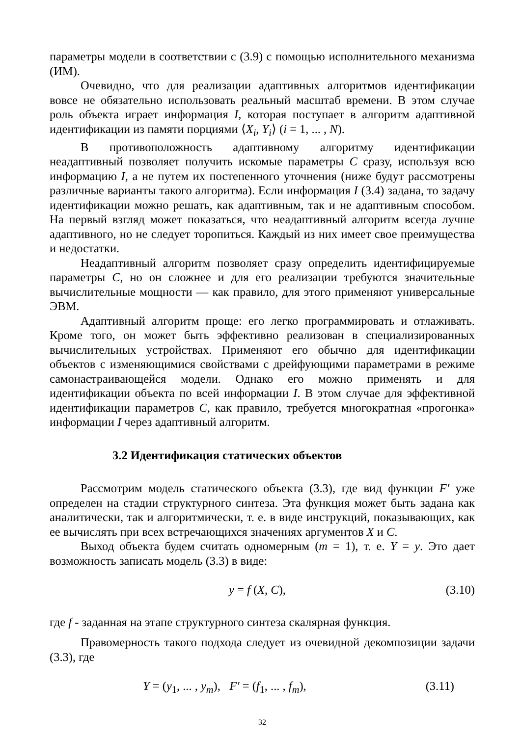параметры модели в соответствии с (3.9) с помощью исполнительного механизма (ИМ).
Очевидно, что для реализации адаптивных алгоритмов идентификации вовсе не обязательно использовать реальный масштаб времени. В этом случае роль объекта играет информация I, которая поступает в алгоритм адаптивной идентификации из памяти порциями ⟨X<sub>i</sub>, Y<sub>i</sub>⟩ (i = 1, ... , N).
В противоположность адаптивному алгоритму идентификации неадаптивный позволяет получить искомые параметры C сразу, используя всю информацию I, а не путем их постепенного уточнения (ниже будут рассмотрены различные варианты такого алгоритма). Если информация I (3.4) задана, то задачу идентификации можно решать, как адаптивным, так и не адаптивным способом. На первый взгляд может показаться, что неадаптивный алгоритм всегда лучше адаптивного, но не следует торопиться. Каждый из них имеет свое преимущества и недостатки.
Неадаптивный алгоритм позволяет сразу определить идентифицируемые параметры C, но он сложнее и для его реализации требуются значительные вычислительные мощности — как правило, для этого применяют универсальные ЭВМ.
Адаптивный алгоритм проще: его легко программировать и отлаживать. Кроме того, он может быть эффективно реализован в специализированных вычислительных устройствах. Применяют его обычно для идентификации объектов с изменяющимися свойствами с дрейфующими параметрами в режиме самонастраивающейся модели. Однако его можно применять и для идентификации объекта по всей информации I. В этом случае для эффективной идентификации параметров C, как правило, требуется многократная «прогонка» информации I через адаптивный алгоритм.
3.2 Идентификация статических объектов
Рассмотрим модель статического объекта (3.3), где вид функции F′ уже определен на стадии структурного синтеза. Эта функция может быть задана как аналитически, так и алгоритмически, т. е. в виде инструкций, показывающих, как ее вычислять при всех встречающихся значениях аргументов X и C.
Выход объекта будем считать одномерным (m = 1), т. е. Y = y. Это дает возможность записать модель (3.3) в виде:
y = f (X, C), (3.10)
где f - заданная на этапе структурного синтеза скалярная функция.
Правомерность такого подхода следует из очевидной декомпозиции задачи (3.3), где
Y = (y<sub>1</sub>, ... , y<sub>m</sub>), F′ = (f<sub>1</sub>, ... , f<sub>m</sub>), (3.11)
32